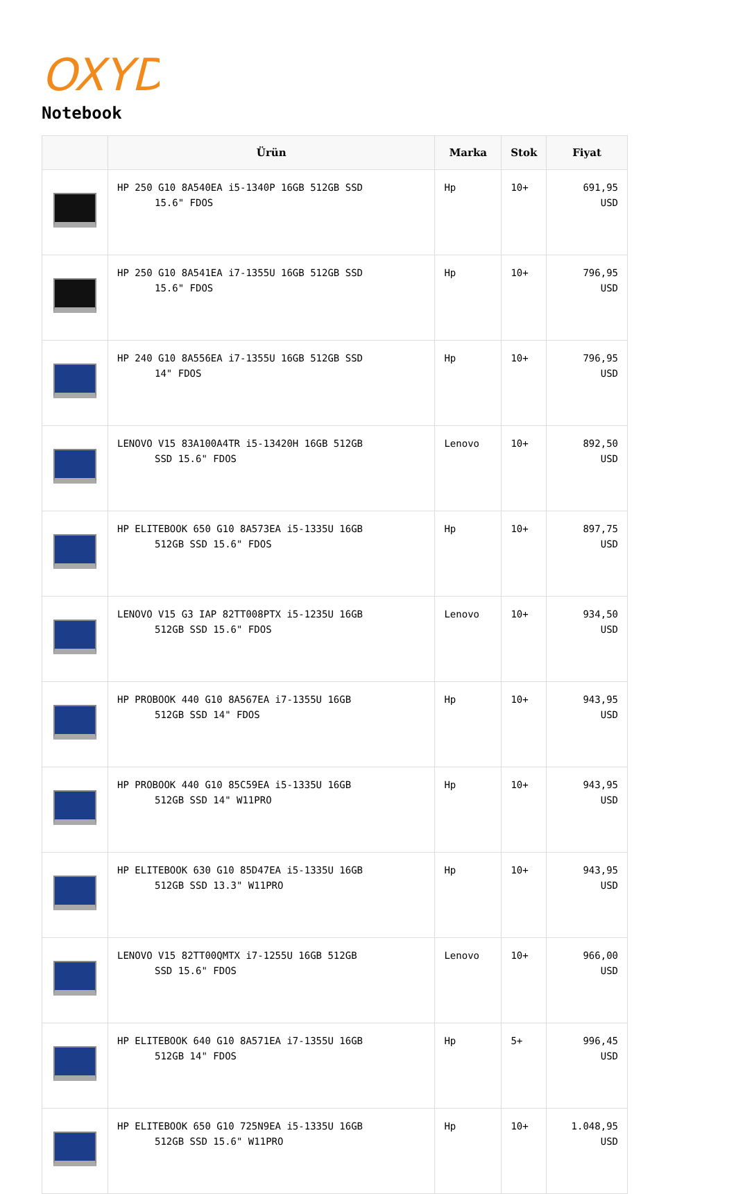OXYD
Notebook
| | Ürün | Marka | Stok | Fiyat |
| --- | --- | --- | --- | --- |
| | HP 250 G10 8A540EA i5-1340P 16GB 512GB SSD 15.6" FDOS | Hp | 10+ | 691,95 USD |
| | HP 250 G10 8A541EA i7-1355U 16GB 512GB SSD 15.6" FDOS | Hp | 10+ | 796,95 USD |
| | HP 240 G10 8A556EA i7-1355U 16GB 512GB SSD 14" FDOS | Hp | 10+ | 796,95 USD |
| | LENOVO V15 83A100A4TR i5-13420H 16GB 512GB SSD 15.6" FDOS | Lenovo | 10+ | 892,50 USD |
| | HP ELITEBOOK 650 G10 8A573EA i5-1335U 16GB 512GB SSD 15.6" FDOS | Hp | 10+ | 897,75 USD |
| | LENOVO V15 G3 IAP 82TT008PTX i5-1235U 16GB 512GB SSD 15.6" FDOS | Lenovo | 10+ | 934,50 USD |
| | HP PROBOOK 440 G10 8A567EA i7-1355U 16GB 512GB SSD 14" FDOS | Hp | 10+ | 943,95 USD |
| | HP PROBOOK 440 G10 85C59EA i5-1335U 16GB 512GB SSD 14" W11PRO | Hp | 10+ | 943,95 USD |
| | HP ELITEBOOK 630 G10 85D47EA i5-1335U 16GB 512GB SSD 13.3" W11PRO | Hp | 10+ | 943,95 USD |
| | LENOVO V15 82TT00QMTX i7-1255U 16GB 512GB SSD 15.6" FDOS | Lenovo | 10+ | 966,00 USD |
| | HP ELITEBOOK 640 G10 8A571EA i7-1355U 16GB 512GB 14" FDOS | Hp | 5+ | 996,45 USD |
| | HP ELITEBOOK 650 G10 725N9EA i5-1335U 16GB 512GB SSD 15.6" W11PRO | Hp | 10+ | 1.048,95 USD |